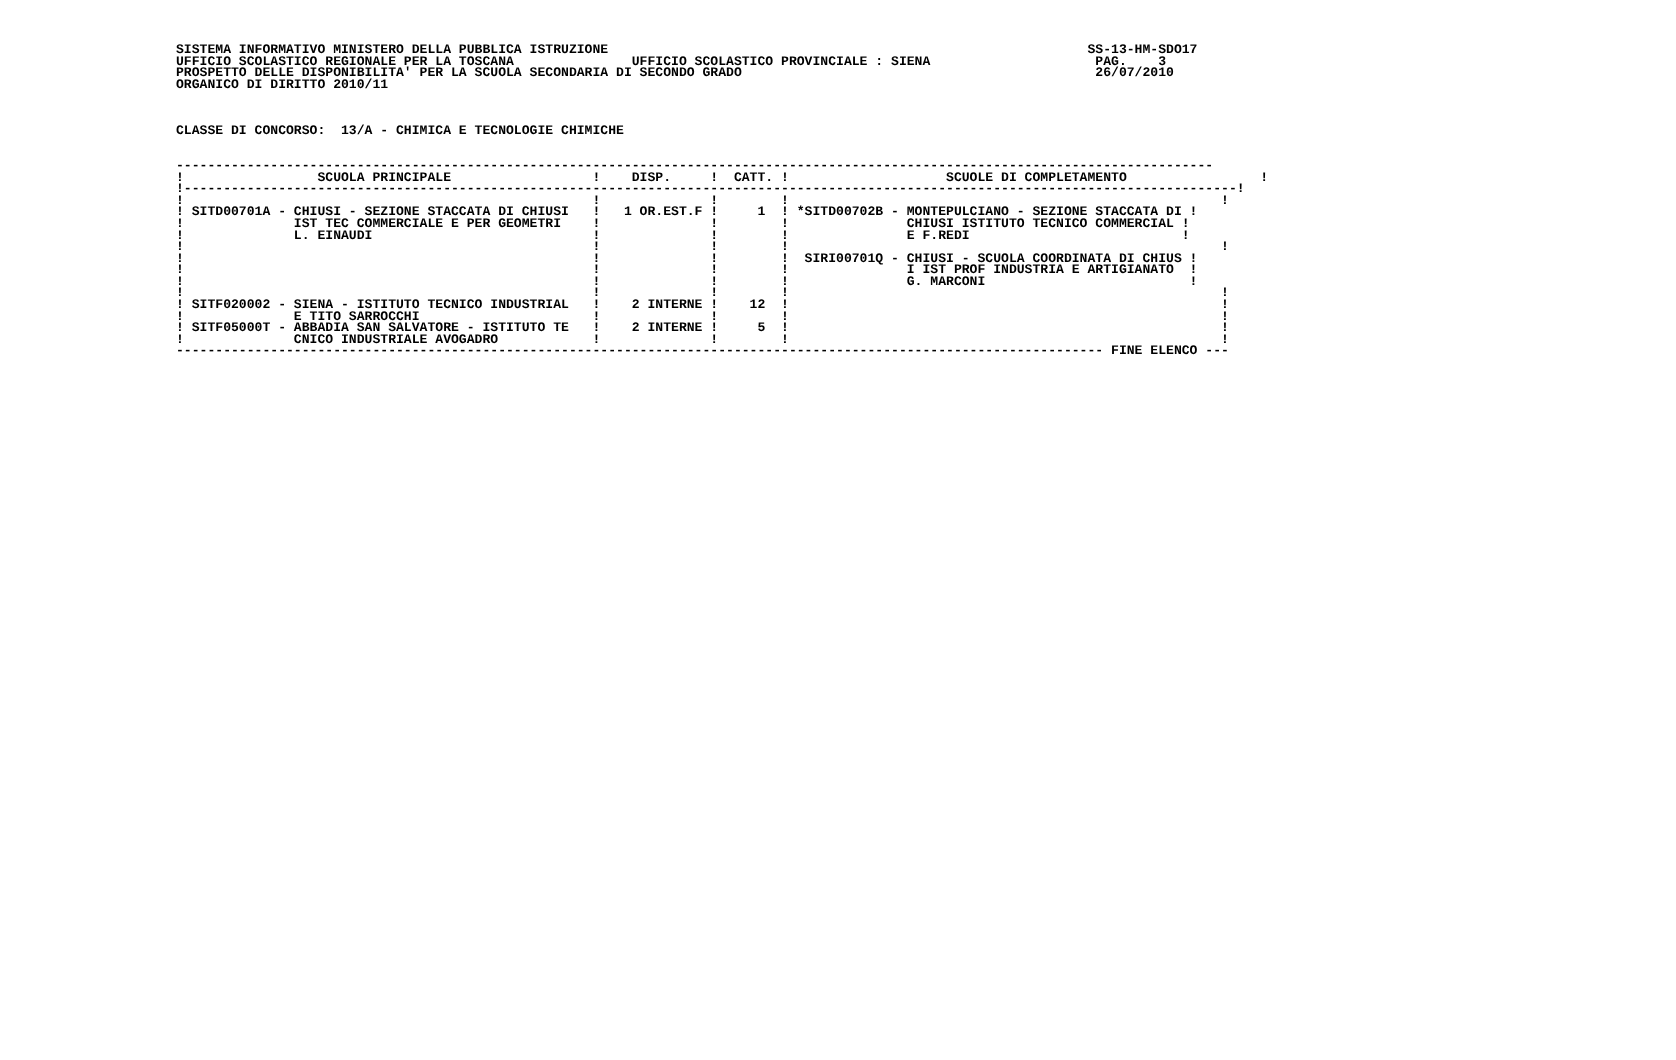SISTEMA INFORMATIVO MINISTERO DELLA PUBBLICA ISTRUZIONE                                                             SS-13-HM-SDO17
UFFICIO SCOLASTICO REGIONALE PER LA TOSCANA               UFFICIO SCOLASTICO PROVINCIALE : SIENA                     PAG.    3
PROSPETTO DELLE DISPONIBILITA' PER LA SCUOLA SECONDARIA DI SECONDO GRADO                                             26/07/2010
ORGANICO DI DIRITTO 2010/11



CLASSE DI CONCORSO:  13/A - CHIMICA E TECNOLOGIE CHIMICHE


------------------------------------------------------------------------------------------------------------------------------------
!                 SCUOLA PRINCIPALE                  !    DISP.     !  CATT. !                    SCUOLE DI COMPLETAMENTO                 !
!--------------------------------------------------------------------------------------------------------------------------------------!
!                                                    !              !        !                                                       !
! SITD00701A - CHIUSI - SEZIONE STACCATA DI CHIUSI   !   1 OR.EST.F !     1  ! *SITD00702B - MONTEPULCIANO - SEZIONE STACCATA DI !
!              IST TEC COMMERCIALE E PER GEOMETRI    !              !        !               CHIUSI ISTITUTO TECNICO COMMERCIAL !
!              L. EINAUDI                            !              !        !               E F.REDI                           !
!                                                    !              !        !                                                       !
!                                                    !              !        !  SIRI00701Q - CHIUSI - SCUOLA COORDINATA DI CHIUS !
!                                                    !              !        !               I IST PROF INDUSTRIA E ARTIGIANATO  !
!                                                    !              !        !               G. MARCONI                          !
!                                                    !              !        !                                                       !
! SITF020002 - SIENA - ISTITUTO TECNICO INDUSTRIAL   !    2 INTERNE !    12  !                                                       !
!              E TITO SARROCCHI                      !              !        !                                                       !
! SITF05000T - ABBADIA SAN SALVATORE - ISTITUTO TE   !    2 INTERNE !     5  !                                                       !
!              CNICO INDUSTRIALE AVOGADRO            !              !        !                                                       !
---------------------------------------------------------------------------------------------------------------------- FINE ELENCO ---